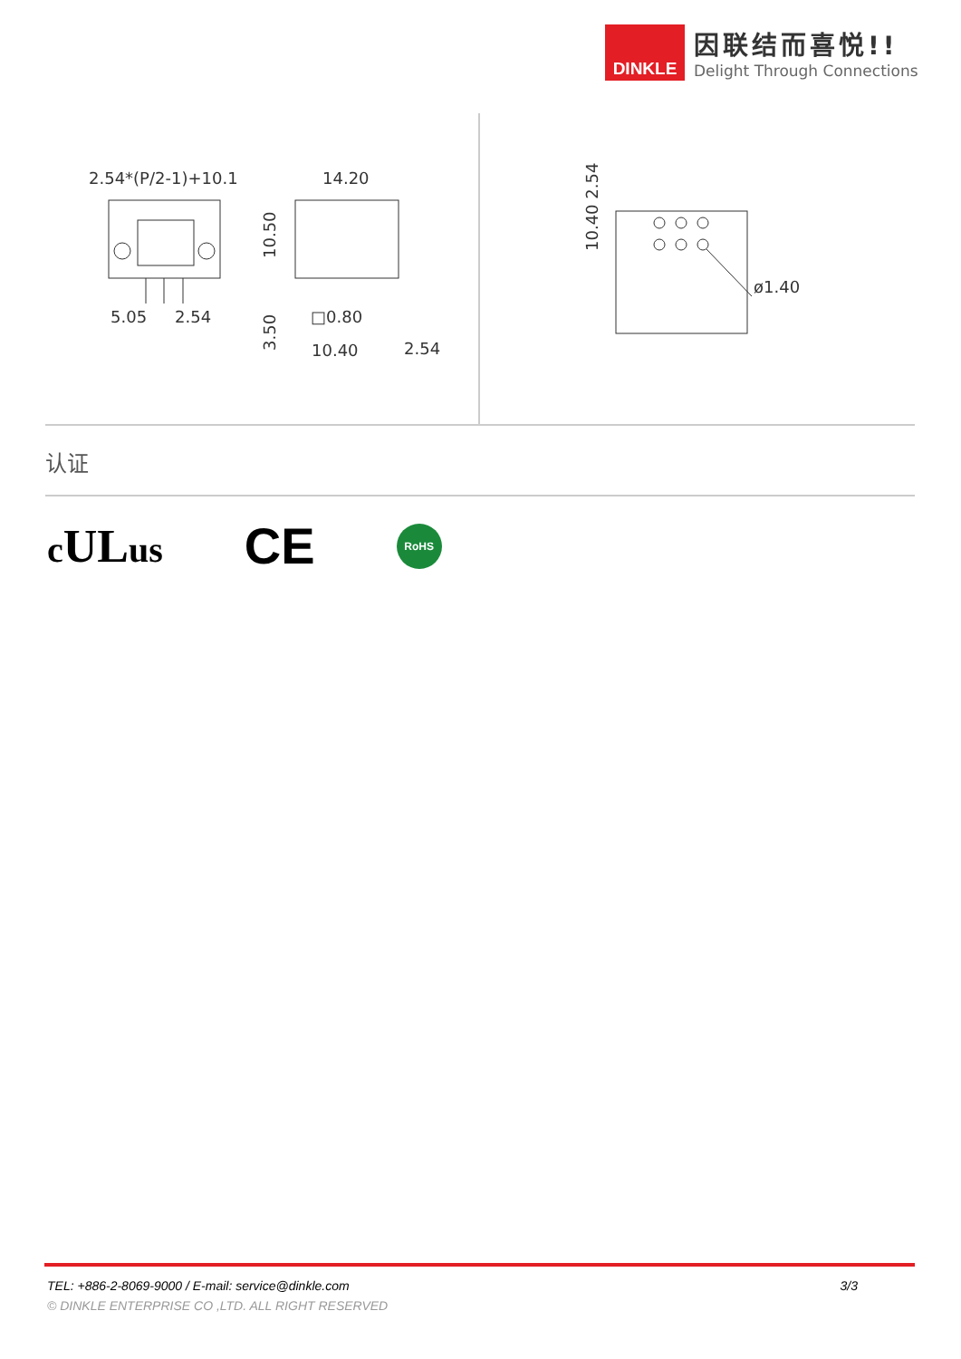DINKLE
因联结而喜悦!!
Delight Through Connections
2.54*(P/2-1)+10.1
14.20
5.05
2.54
□0.80
10.40
2.54
ø1.40
10.50
3.50
10.40 2.54
认证
cULus
CE
RoHS
TEL: +886-2-8069-9000 / E-mail: service@dinkle.com 3/3
© DINKLE ENTERPRISE CO ,LTD. ALL RIGHT RESERVED